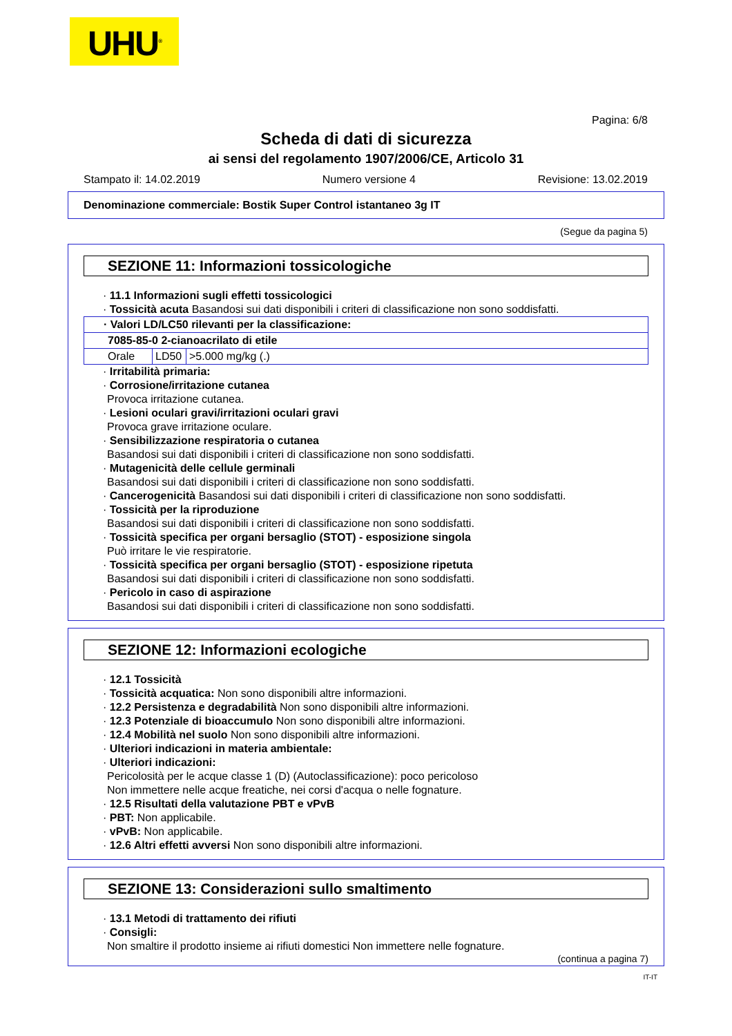UHU<sup>®</sup>
Pagina: 6/8
Scheda di dati di sicurezza
ai sensi del regolamento 1907/2006/CE, Articolo 31
Stampato il: 14.02.2019 Numero versione 4 Revisione: 13.02.2019
Denominazione commerciale: Bostik Super Control istantaneo 3g IT
(Segue da pagina 5)
SEZIONE 11: Informazioni tossicologiche
· 11.1 Informazioni sugli effetti tossicologici
· Tossicità acuta Basandosi sui dati disponibili i criteri di classificazione non sono soddisfatti.
| · Valori LD/LC50 rilevanti per la classificazione: | | |
| 7085-85-0 2-cianoacrilato di etile | | |
| Orale | LD50 | >5.000 mg/kg (.) |
· Irritabilità primaria:
· Corrosione/irritazione cutanea
Provoca irritazione cutanea.
· Lesioni oculari gravi/irritazioni oculari gravi
Provoca grave irritazione oculare.
· Sensibilizzazione respiratoria o cutanea
Basandosi sui dati disponibili i criteri di classificazione non sono soddisfatti.
· Mutagenicità delle cellule germinali
Basandosi sui dati disponibili i criteri di classificazione non sono soddisfatti.
· Cancerogenicità Basandosi sui dati disponibili i criteri di classificazione non sono soddisfatti.
· Tossicità per la riproduzione
Basandosi sui dati disponibili i criteri di classificazione non sono soddisfatti.
· Tossicità specifica per organi bersaglio (STOT) - esposizione singola
Può irritare le vie respiratorie.
· Tossicità specifica per organi bersaglio (STOT) - esposizione ripetuta
Basandosi sui dati disponibili i criteri di classificazione non sono soddisfatti.
· Pericolo in caso di aspirazione
Basandosi sui dati disponibili i criteri di classificazione non sono soddisfatti.
SEZIONE 12: Informazioni ecologiche
· 12.1 Tossicità
· Tossicità acquatica: Non sono disponibili altre informazioni.
· 12.2 Persistenza e degradabilità Non sono disponibili altre informazioni.
· 12.3 Potenziale di bioaccumulo Non sono disponibili altre informazioni.
· 12.4 Mobilità nel suolo Non sono disponibili altre informazioni.
· Ulteriori indicazioni in materia ambientale:
· Ulteriori indicazioni:
Pericolosità per le acque classe 1 (D) (Autoclassificazione): poco pericoloso
Non immettere nelle acque freatiche, nei corsi d'acqua o nelle fognature.
· 12.5 Risultati della valutazione PBT e vPvB
· PBT: Non applicabile.
· vPvB: Non applicabile.
· 12.6 Altri effetti avversi Non sono disponibili altre informazioni.
SEZIONE 13: Considerazioni sullo smaltimento
· 13.1 Metodi di trattamento dei rifiuti
· Consigli:
Non smaltire il prodotto insieme ai rifiuti domestici Non immettere nelle fognature.
(continua a pagina 7)
IT-IT